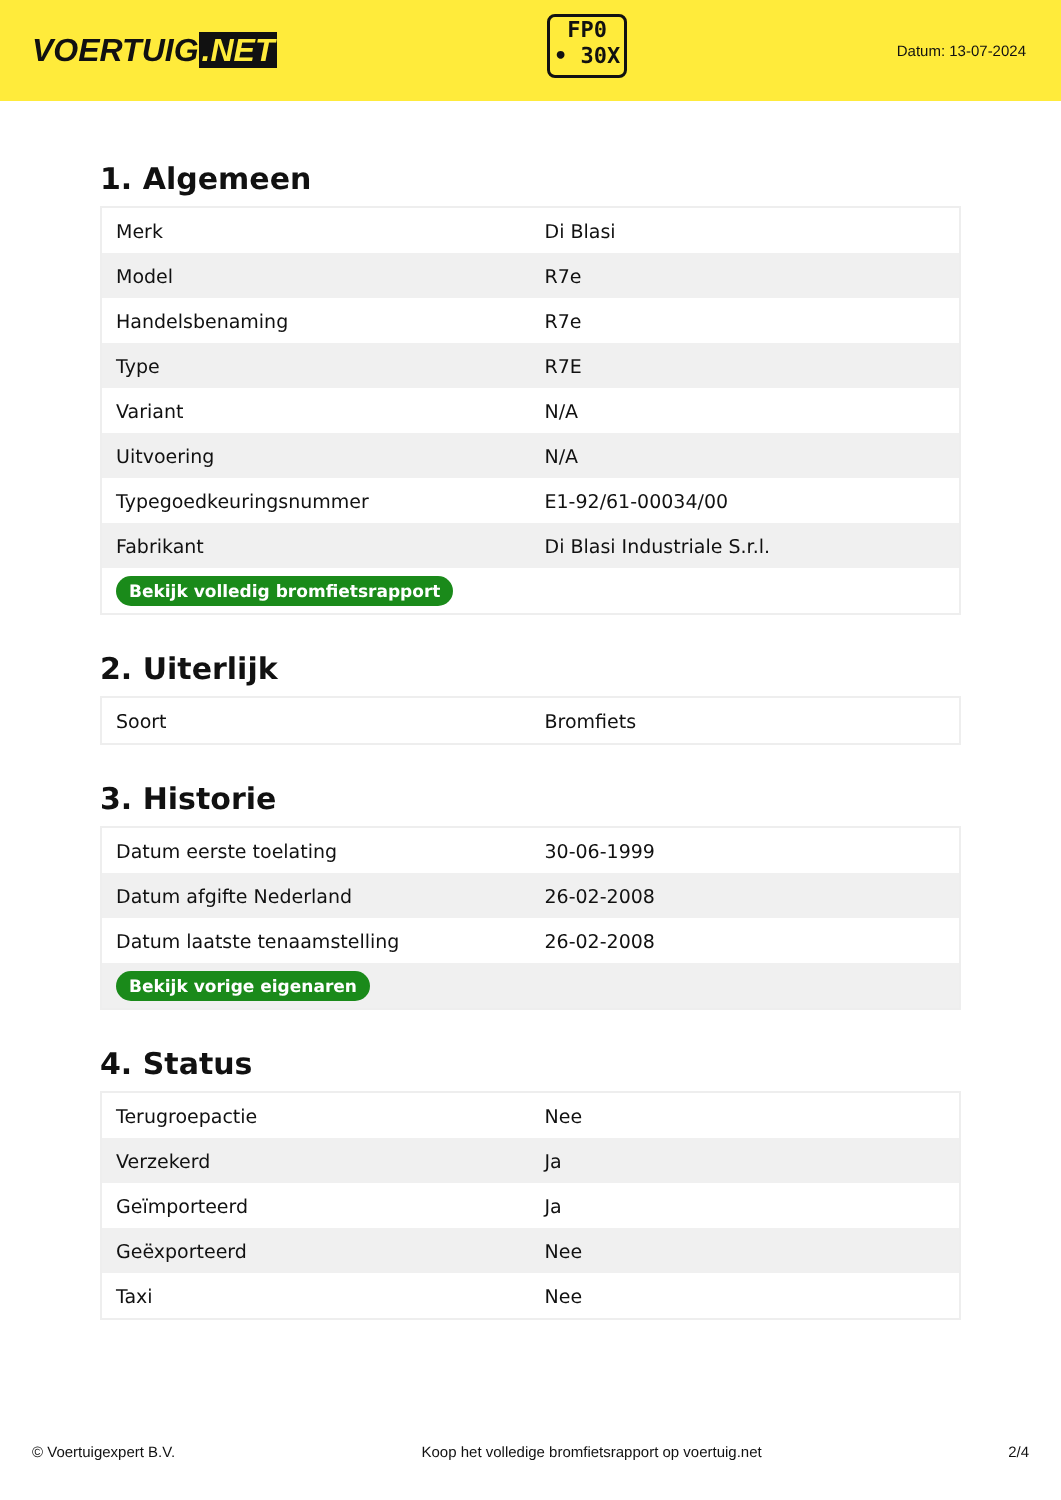VOERTUIG.NET
FP0
• 30X
Datum: 13-07-2024
1. Algemeen
| Merk | Di Blasi |
| Model | R7e |
| Handelsbenaming | R7e |
| Type | R7E |
| Variant | N/A |
| Uitvoering | N/A |
| Typegoedkeuringsnummer | E1-92/61-00034/00 |
| Fabrikant | Di Blasi Industriale S.r.l. |
| Bekijk volledig bromfietsrapport | |
2. Uiterlijk
| Soort | Bromfiets |
3. Historie
| Datum eerste toelating | 30-06-1999 |
| Datum afgifte Nederland | 26-02-2008 |
| Datum laatste tenaamstelling | 26-02-2008 |
| Bekijk vorige eigenaren | |
4. Status
| Terugroepactie | Nee |
| Verzekerd | Ja |
| Geïmporteerd | Ja |
| Geëxporteerd | Nee |
| Taxi | Nee |
© Voertuigexpert B.V. Koop het volledige bromfietsrapport op voertuig.net 2/4